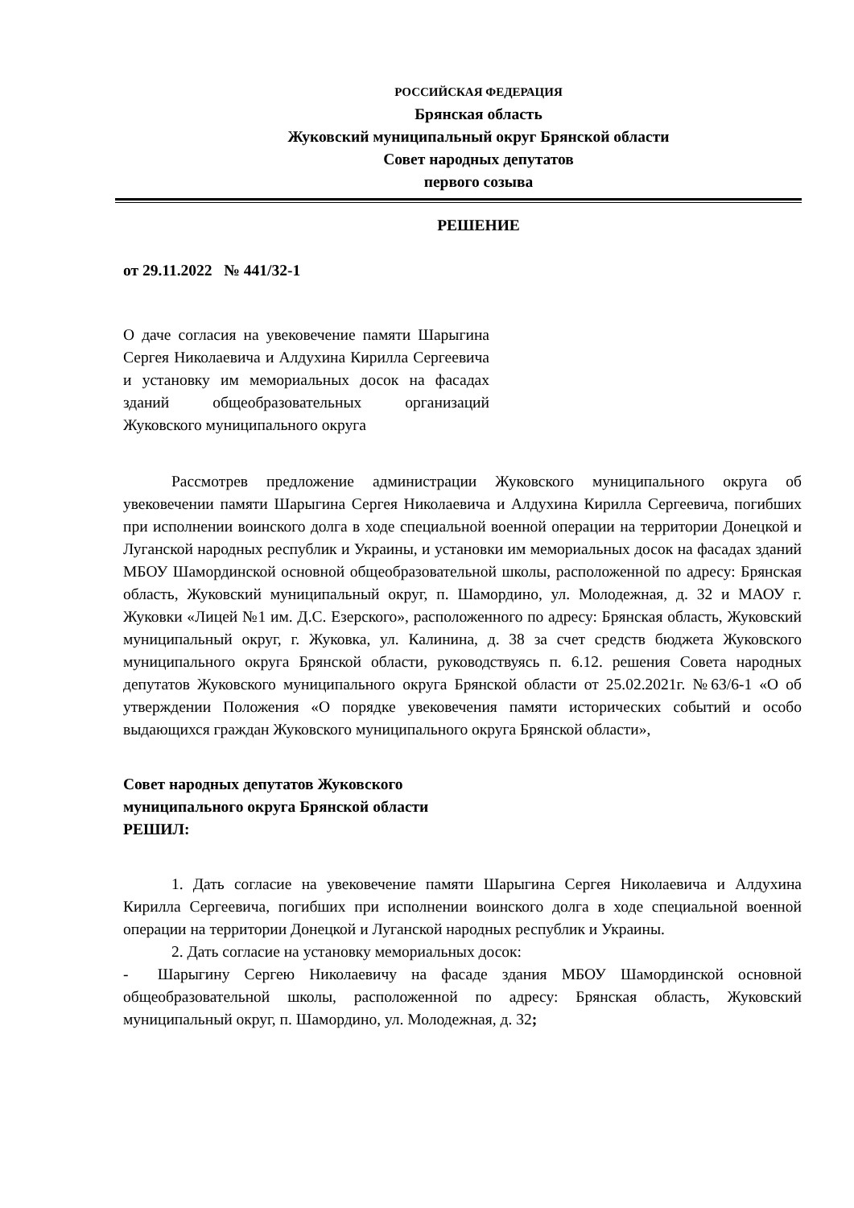РОССИЙСКАЯ ФЕДЕРАЦИЯ
Брянская область
Жуковский муниципальный округ Брянской области
Совет народных депутатов
первого созыва
РЕШЕНИЕ
от 29.11.2022 № 441/32-1
О даче согласия на увековечение памяти Шарыгина Сергея Николаевича и Алдухина Кирилла Сергеевича и установку им мемориальных досок на фасадах зданий общеобразовательных организаций Жуковского муниципального округа
Рассмотрев предложение администрации Жуковского муниципального округа об увековечении памяти Шарыгина Сергея Николаевича и Алдухина Кирилла Сергеевича, погибших при исполнении воинского долга в ходе специальной военной операции на территории Донецкой и Луганской народных республик и Украины, и установки им мемориальных досок на фасадах зданий МБОУ Шамординской основной общеобразовательной школы, расположенной по адресу: Брянская область, Жуковский муниципальный округ, п. Шамордино, ул. Молодежная, д. 32 и МАОУ г. Жуковки «Лицей №1 им. Д.С. Езерского», расположенного по адресу: Брянская область, Жуковский муниципальный округ, г. Жуковка, ул. Калинина, д. 38 за счет средств бюджета Жуковского муниципального округа Брянской области, руководствуясь п. 6.12. решения Совета народных депутатов Жуковского муниципального округа Брянской области от 25.02.2021г. №63/6-1 «О об утверждении Положения «О порядке увековечения памяти исторических событий и особо выдающихся граждан Жуковского муниципального округа Брянской области»,
Совет народных депутатов Жуковского
муниципального округа Брянской области
РЕШИЛ:
1. Дать согласие на увековечение памяти Шарыгина Сергея Николаевича и Алдухина Кирилла Сергеевича, погибших при исполнении воинского долга в ходе специальной военной операции на территории Донецкой и Луганской народных республик и Украины.
2. Дать согласие на установку мемориальных досок:
- Шарыгину Сергею Николаевичу на фасаде здания МБОУ Шамординской основной общеобразовательной школы, расположенной по адресу: Брянская область, Жуковский муниципальный округ, п. Шамордино, ул. Молодежная, д. 32;